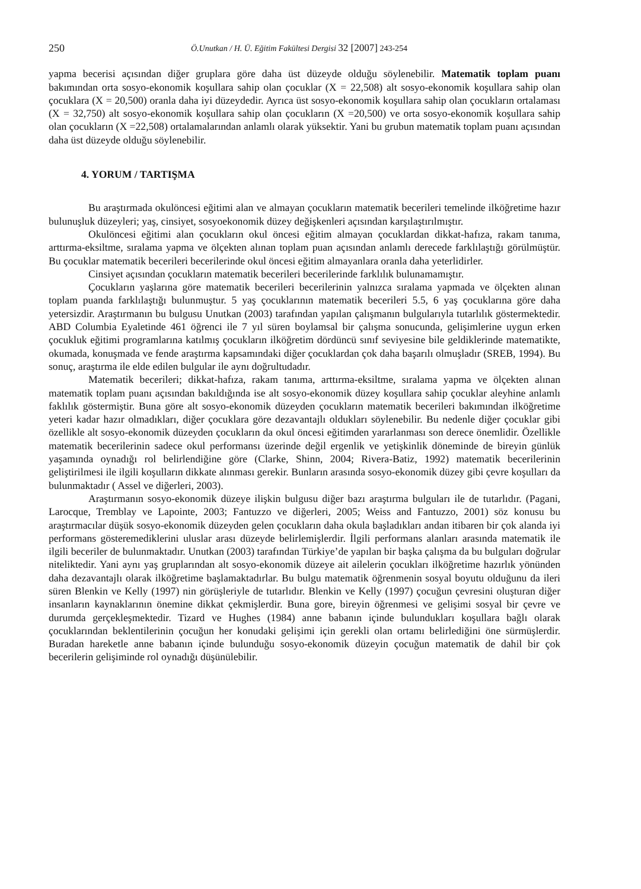250 Ö.Unutkan / H. Ü. Eğitim Fakültesi Dergisi 32 [2007] 243-254
yapma becerisi açısından diğer gruplara göre daha üst düzeyde olduğu söylenebilir. Matematik toplam puanı bakımından orta sosyo-ekonomik koşullara sahip olan çocuklar (X = 22,508) alt sosyo-ekonomik koşullara sahip olan çocuklara (X = 20,500) oranla daha iyi düzeydedir. Ayrıca üst sosyo-ekonomik koşullara sahip olan çocukların ortalaması (X = 32,750) alt sosyo-ekonomik koşullara sahip olan çocukların (X =20,500) ve orta sosyo-ekonomik koşullara sahip olan çocukların (X =22,508) ortalamalarından anlamlı olarak yüksektir. Yani bu grubun matematik toplam puanı açısından daha üst düzeyde olduğu söylenebilir.
4. YORUM / TARTIŞMA
Bu araştırmada okulöncesi eğitimi alan ve almayan çocukların matematik becerileri temelinde ilköğretime hazır bulunuşluk düzeyleri; yaş, cinsiyet, sosyoekonomik düzey değişkenleri açısından karşılaştırılmıştır.
Okulöncesi eğitimi alan çocukların okul öncesi eğitim almayan çocuklardan dikkat-hafıza, rakam tanıma, arttırma-eksiltme, sıralama yapma ve ölçekten alınan toplam puan açısından anlamlı derecede farklılaştığı görülmüştür. Bu çocuklar matematik becerileri becerilerinde okul öncesi eğitim almayanlara oranla daha yeterlidirler.
Cinsiyet açısından çocukların matematik becerileri becerilerinde farklılık bulunamamıştır.
Çocukların yaşlarına göre matematik becerileri becerilerinin yalnızca sıralama yapmada ve ölçekten alınan toplam puanda farklılaştığı bulunmuştur. 5 yaş çocuklarının matematik becerileri 5.5, 6 yaş çocuklarına göre daha yetersizdir. Araştırmanın bu bulgusu Unutkan (2003) tarafından yapılan çalışmanın bulgularıyla tutarlılık göstermektedir. ABD Columbia Eyaletinde 461 öğrenci ile 7 yıl süren boylamsal bir çalışma sonucunda, gelişimlerine uygun erken çocukluk eğitimi programlarına katılmış çocukların ilköğretim dördüncü sınıf seviyesine bile geldiklerinde matematikte, okumada, konuşmada ve fende araştırma kapsamındaki diğer çocuklardan çok daha başarılı olmuşladır (SREB, 1994). Bu sonuç, araştırma ile elde edilen bulgular ile aynı doğrultudadır.
Matematik becerileri; dikkat-hafıza, rakam tanıma, arttırma-eksiltme, sıralama yapma ve ölçekten alınan matematik toplam puanı açısından bakıldığında ise alt sosyo-ekonomik düzey koşullara sahip çocuklar aleyhine anlamlı faklılık göstermiştir. Buna göre alt sosyo-ekonomik düzeyden çocukların matematik becerileri bakımından ilköğretime yeteri kadar hazır olmadıkları, diğer çocuklara göre dezavantajlı oldukları söylenebilir. Bu nedenle diğer çocuklar gibi özellikle alt sosyo-ekonomik düzeyden çocukların da okul öncesi eğitimden yararlanması son derece önemlidir. Özellikle matematik becerilerinin sadece okul performansı üzerinde değil ergenlik ve yetişkinlik döneminde de bireyin günlük yaşamında oynadığı rol belirlendiğine göre (Clarke, Shinn, 2004; Rivera-Batiz, 1992) matematik becerilerinin geliştirilmesi ile ilgili koşulların dikkate alınması gerekir. Bunların arasında sosyo-ekonomik düzey gibi çevre koşulları da bulunmaktadır ( Assel ve diğerleri, 2003).
Araştırmanın sosyo-ekonomik düzeye ilişkin bulgusu diğer bazı araştırma bulguları ile de tutarlıdır. (Pagani, Larocque, Tremblay ve Lapointe, 2003; Fantuzzo ve diğerleri, 2005; Weiss and Fantuzzo, 2001) söz konusu bu araştırmacılar düşük sosyo-ekonomik düzeyden gelen çocukların daha okula başladıkları andan itibaren bir çok alanda iyi performans gösteremediklerini uluslar arası düzeyde belirlemişlerdir. İlgili performans alanları arasında matematik ile ilgili beceriler de bulunmaktadır. Unutkan (2003) tarafından Türkiye’de yapılan bir başka çalışma da bu bulguları doğrular niteliktedir. Yani aynı yaş gruplarından alt sosyo-ekonomik düzeye ait ailelerin çocukları ilköğretime hazırlık yönünden daha dezavantajlı olarak ilköğretime başlamaktadırlar. Bu bulgu matematik öğrenmenin sosyal boyutu olduğunu da ileri süren Blenkin ve Kelly (1997) nin görüşleriyle de tutarlıdır. Blenkin ve Kelly (1997) çocuğun çevresini oluşturan diğer insanların kaynaklarının önemine dikkat çekmişlerdir. Buna gore, bireyin öğrenmesi ve gelişimi sosyal bir çevre ve durumda gerçekleşmektedir. Tizard ve Hughes (1984) anne babanın içinde bulundukları koşullara bağlı olarak çocuklarından beklentilerinin çocuğun her konudaki gelişimi için gerekli olan ortamı belirlediğini öne sürmüşlerdir. Buradan hareketle anne babanın içinde bulunduğu sosyo-ekonomik düzeyin çocuğun matematik de dahil bir çok becerilerin gelişiminde rol oynadığı düşünülebilir.